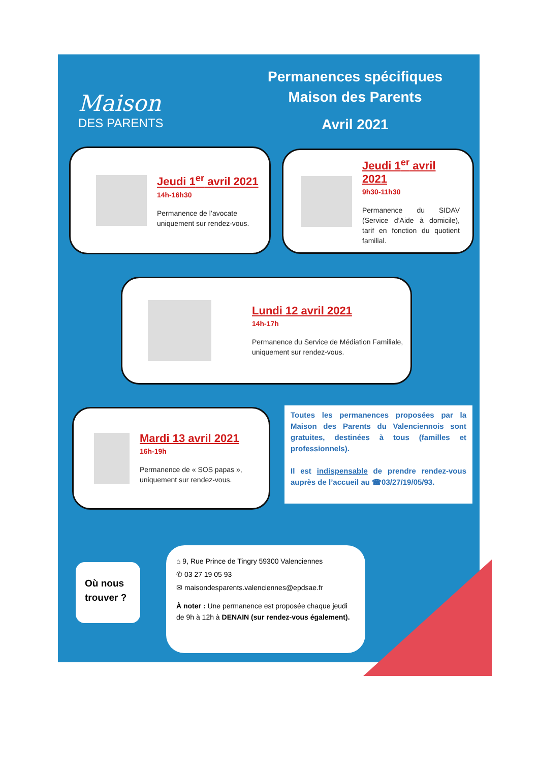Maison
DES PARENTS
Permanences spécifiques
Maison des Parents
Avril 2021
Jeudi 1<sup>er</sup> avril 2021
14h-16h30
Permanence de l’avocate uniquement sur rendez-vous.
Jeudi 1<sup>er</sup> avril 2021
9h30-11h30
Permanence du SIDAV (Service d’Aide à domicile), tarif en fonction du quotient familial.
Lundi 12 avril 2021
14h-17h
Permanence du Service de Médiation Familiale, uniquement sur rendez-vous.
Mardi 13 avril 2021
16h-19h
Permanence de « SOS papas », uniquement sur rendez-vous.
Toutes les permanences proposées par la Maison des Parents du Valenciennois sont gratuites, destinées à tous (familles et professionnels).
Il est indispensable de prendre rendez-vous auprès de l’accueil au ☎03/27/19/05/93.
Où nous trouver ?
⌂ 9, Rue Prince de Tingry 59300 Valenciennes
✆ 03 27 19 05 93
✉ maisondesparents.valenciennes@epdsae.fr
À noter : Une permanence est proposée chaque jeudi de 9h à 12h à DENAIN (sur rendez-vous également).